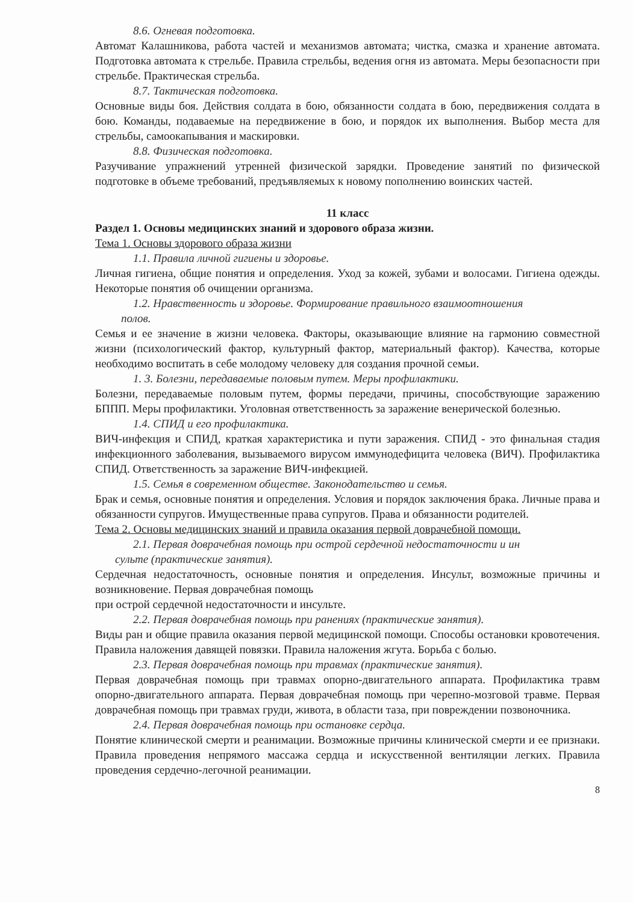8.6. Огневая подготовка.
Автомат Калашникова, работа частей и механизмов автомата; чистка, смазка и хранение автомата. Подготовка автомата к стрельбе. Правила стрельбы, ведения огня из автомата. Меры безопасности при стрельбе. Практическая стрельба.
8.7. Тактическая подготовка.
Основные виды боя. Действия солдата в бою, обязанности солдата в бою, передвижения солдата в бою. Команды, подаваемые на передвижение в бою, и порядок их выполнения. Выбор места для стрельбы, самоокапывания и маскировки.
8.8. Физическая подготовка.
Разучивание упражнений утренней физической зарядки. Проведение занятий по физической подготовке в объеме требований, предъявляемых к новому пополнению воинских частей.
11 класс
Раздел 1. Основы медицинских знаний и здорового образа жизни.
Тема 1. Основы здорового образа жизни
1.1. Правила личной гигиены и здоровье.
Личная гигиена, общие понятия и определения. Уход за кожей, зубами и волосами. Гигиена одежды. Некоторые понятия об очищении организма.
1.2. Нравственность и здоровье. Формирование правильного взаимоотношения
полов.
Семья и ее значение в жизни человека. Факторы, оказывающие влияние на гармонию совместной жизни (психологический фактор, культурный фактор, материальный фактор). Качества, которые необходимо воспитать в себе молодому человеку для создания прочной семьи.
1. 3. Болезни, передаваемые половым путем. Меры профилактики.
Болезни, передаваемые половым путем, формы передачи, причины, способствующие заражению БППП. Меры профилактики. Уголовная ответственность за заражение венерической болезнью.
1.4. СПИД и его профилактика.
ВИЧ-инфекция и СПИД, краткая характеристика и пути заражения. СПИД - это финальная стадия инфекционного заболевания, вызываемого вирусом иммунодефицита человека (ВИЧ). Профилактика СПИД. Ответственность за заражение ВИЧ-инфекцией.
1.5. Семья в современном обществе. Законодательство и семья.
Брак и семья, основные понятия и определения. Условия и порядок заключения брака. Личные права и обязанности супругов. Имущественные права супругов. Права и обязанности родителей.
Тема 2. Основы медицинских знаний и правила оказания первой доврачебной помощи.
2.1. Первая доврачебная помощь при острой сердечной недостаточности и ин
сульте (практические занятия).
Сердечная недостаточность, основные понятия и определения. Инсульт, возможные причины и возникновение. Первая доврачебная помощь
при острой сердечной недостаточности и инсульте.
2.2. Первая доврачебная помощь при ранениях (практические занятия).
Виды ран и общие правила оказания первой медицинской помощи. Способы остановки кровотечения. Правила наложения давящей повязки. Правила наложения жгута. Борьба с болью.
2.3. Первая доврачебная помощь при травмах (практические занятия).
Первая доврачебная помощь при травмах опорно-двигательного аппарата. Профилактика травм опорно-двигательного аппарата. Первая доврачебная помощь при черепно-мозговой травме. Первая доврачебная помощь при травмах груди, живота, в области таза, при повреждении позвоночника.
2.4. Первая доврачебная помощь при остановке сердца.
Понятие клинической смерти и реанимации. Возможные причины клинической смерти и ее признаки. Правила проведения непрямого массажа сердца и искусственной вентиляции легких. Правила проведения сердечно-легочной реанимации.
8